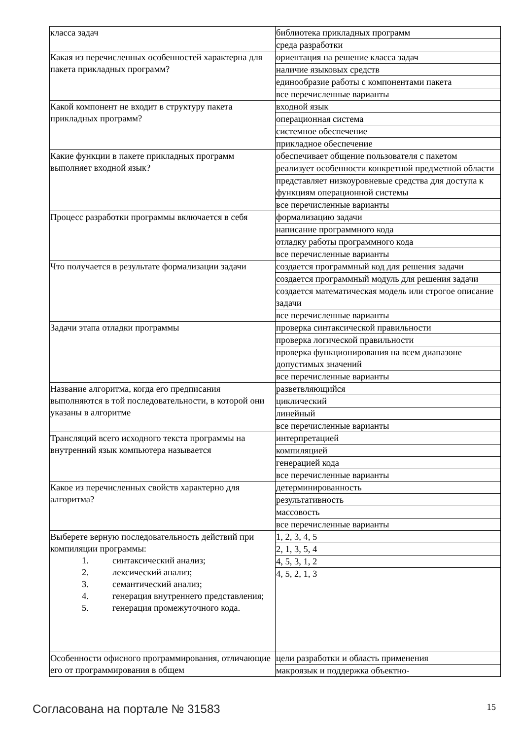| класса задач | библиотека прикладных программ |
| | среда разработки |
| Какая из перечисленных особенностей характерна для пакета прикладных программ? | ориентация на решение класса задач |
| | наличие языковых средств |
| | единообразие работы с компонентами пакета |
| | все перечисленные варианты |
| Какой компонент не входит в структуру пакета прикладных программ? | входной язык |
| | операционная система |
| | системное обеспечение |
| | прикладное обеспечение |
| Какие функции в пакете прикладных программ выполняет входной язык? | обеспечивает общение пользователя с пакетом |
| | реализует особенности конкретной предметной области |
| | представляет низкоуровневые средства для доступа к функциям операционной системы |
| | все перечисленные варианты |
| Процесс разработки программы включается в себя | формализацию задачи |
| | написание программного кода |
| | отладку работы программного кода |
| | все перечисленные варианты |
| Что получается в результате формализации задачи | создается программный код для решения задачи |
| | создается программный модуль для решения задачи |
| | создается математическая модель или строгое описание задачи |
| | все перечисленные варианты |
| Задачи этапа отладки программы | проверка синтаксической правильности |
| | проверка логической правильности |
| | проверка функционирования на всем диапазоне допустимых значений |
| | все перечисленные варианты |
| Название алгоритма, когда его предписания выполняются в той последовательности, в которой они указаны в алгоритме | разветвляющийся |
| | циклический |
| | линейный |
| | все перечисленные варианты |
| Трансляций всего исходного текста программы на внутренний язык компьютера называется | интерпретацией |
| | компиляцией |
| | генерацией кода |
| | все перечисленные варианты |
| Какое из перечисленных свойств характерно для алгоритма? | детерминированность |
| | результативность |
| | массовость |
| | все перечисленные варианты |
| Выберете верную последовательность действий при компиляции программы: 1. синтаксический анализ; 2. лексический анализ; 3. семантический анализ; 4. генерация внутреннего представления; 5. генерация промежуточного кода. | 1, 2, 3, 4, 5 |
| | 2, 1, 3, 5, 4 |
| | 4, 5, 3, 1, 2 |
| | 4, 5, 2, 1, 3 |
| Особенности офисного программирования, отличающие его от программирования в общем | цели разработки и область применения |
| | макроязык и поддержка объектно- |
Согласована на портале № 31583 15